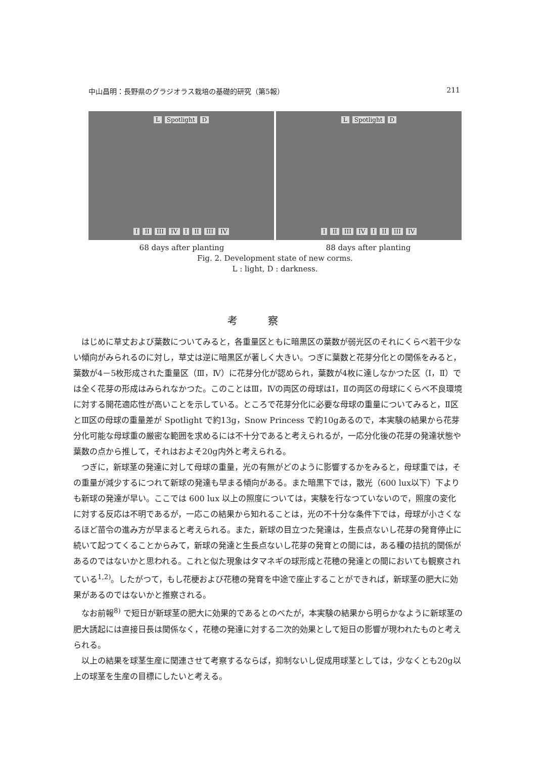中山昌明：長野県のグラジオラス栽培の基礎的研究（第5報） 211
L Spotlight D
I II III IV I II III IV
L Spotlight D
I II III IV I II III IV
68 days after planting 88 days after planting
Fig. 2. Development state of new corms.
L : light, D : darkness.
考察
はじめに草丈および葉数についてみると，各重量区ともに暗黒区の葉数が弱光区のそれにくらべ若干少ない傾向がみられるのに対し，草丈は逆に暗黒区が著しく大きい。つぎに葉数と花芽分化との関係をみると，葉数が4－5枚形成された重量区（Ⅲ，Ⅳ）に花芽分化が認められ，葉数が4枚に達しなかつた区（Ⅰ，Ⅱ）では全く花芽の形成はみられなかつた。このことはⅢ，Ⅳの両区の母球はⅠ，Ⅱの両区の母球にくらべ不良環境に対する開花適応性が高いことを示している。ところで花芽分化に必要な母球の重量についてみると，Ⅱ区とⅢ区の母球の重量差が Spotlight で約13g，Snow Princess で約10gあるので，本実験の結果から花芽分化可能な母球重の厳密な範囲を求めるには不十分であると考えられるが，一応分化後の花芽の発達状態や葉数の点から推して，それはおよそ20g内外と考えられる。
つぎに，新球茎の発達に対して母球の重量，光の有無がどのように影響するかをみると，母球重では，その重量が減少するにつれて新球の発達も早まる傾向がある。また暗黒下では，散光（600 lux以下）下よりも新球の発達が早い。ここでは 600 lux 以上の照度については，実験を行なつていないので，照度の変化に対する反応は不明であるが，一応この結果から知れることは，光の不十分な条件下では，母球が小さくなるほど苗令の進み方が早まると考えられる。また，新球の目立つた発達は，生長点ないし花芽の発育停止に続いて起つてくることからみて，新球の発達と生長点ないし花芽の発育との間には，ある種の拮抗的関係があるのではないかと思われる。これと似た現象はタマネギの球形成と花穂の発達との間においても観察されている<sup>1,2)</sup>。したがつて，もし花梗および花穂の発育を中途で座止することができれば，新球茎の肥大に効果があるのではないかと推察される。
なお前報<sup>8)</sup> で短日が新球茎の肥大に効果的であるとのべたが，本実験の結果から明らかなように新球茎の肥大誘起には直接日長は関係なく，花穂の発達に対する二次的効果として短日の影響が現われたものと考えられる。
以上の結果を球茎生産に関連させて考察するならば，抑制ないし促成用球茎としては，少なくとも20g以上の球茎を生産の目標にしたいと考える。